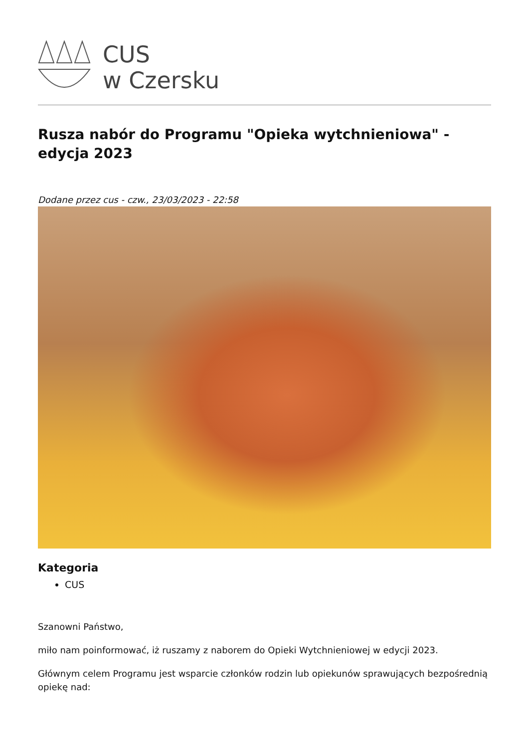CUS
w Czersku
Rusza nabór do Programu "Opieka wytchnieniowa" - edycja 2023
Dodane przez cus - czw., 23/03/2023 - 22:58
Kategoria
CUS
Szanowni Państwo,
miło nam poinformować, iż ruszamy z naborem do Opieki Wytchnieniowej w edycji 2023.
Głównym celem Programu jest wsparcie członków rodzin lub opiekunów sprawujących bezpośrednią opiekę nad: